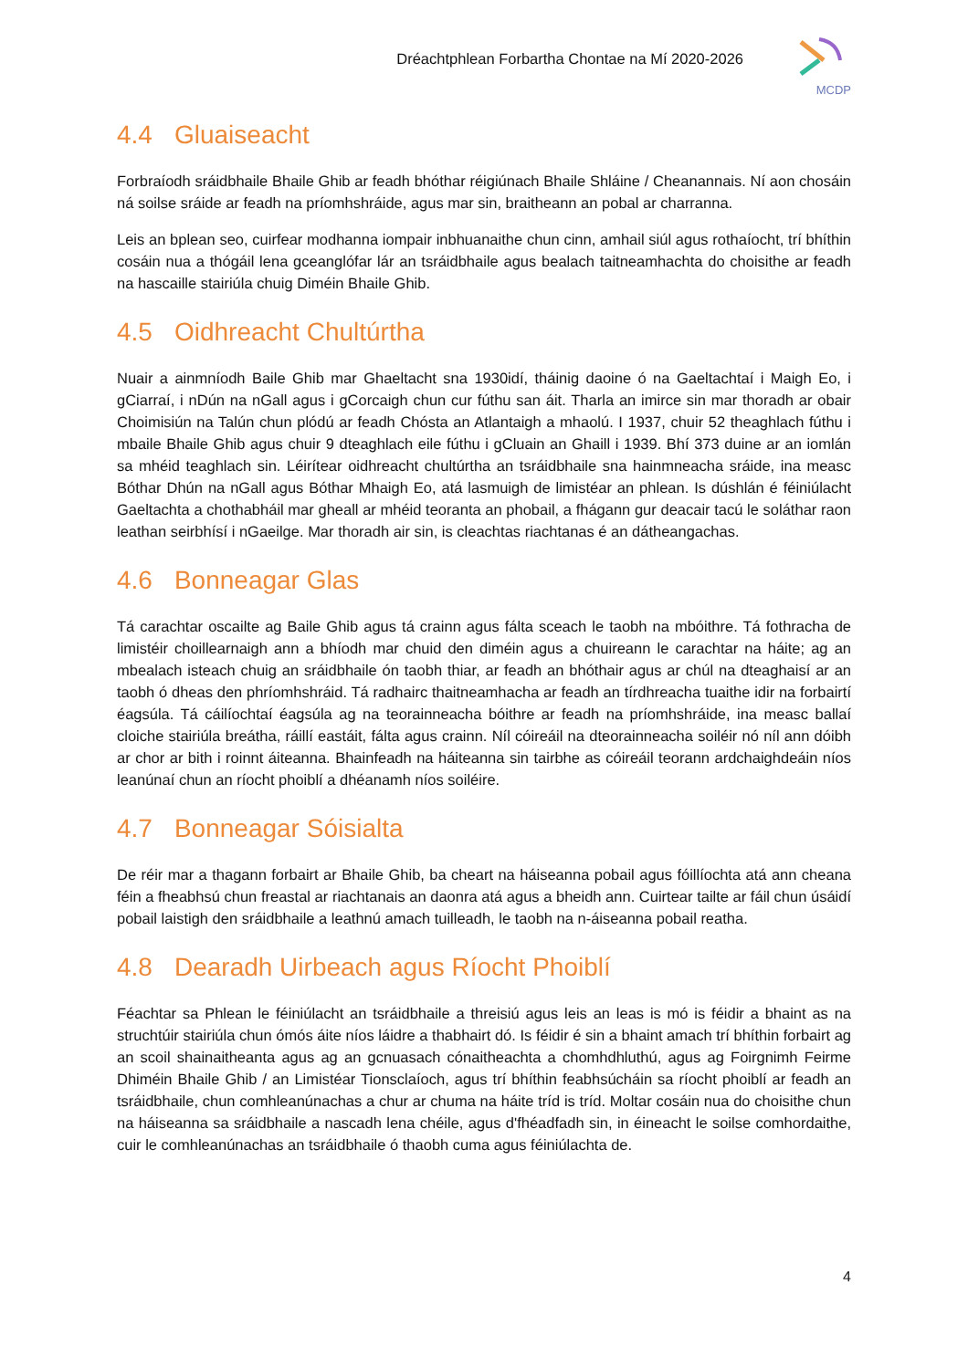Dréachtphlean Forbartha Chontae na Mí 2020-2026
MCDP
4.4 Gluaiseacht
Forbraíodh sráidbhaile Bhaile Ghib ar feadh bhóthar réigiúnach Bhaile Shláine / Cheanannais. Ní aon chosáin ná soilse sráide ar feadh na príomhshráide, agus mar sin, braitheann an pobal ar charranna.
Leis an bplean seo, cuirfear modhanna iompair inbhuanaithe chun cinn, amhail siúl agus rothaíocht, trí bhíthin cosáin nua a thógáil lena gceanglófar lár an tsráidbhaile agus bealach taitneamhachta do choisithe ar feadh na hascaille stairiúla chuig Diméin Bhaile Ghib.
4.5 Oidhreacht Chultúrtha
Nuair a ainmníodh Baile Ghib mar Ghaeltacht sna 1930idí, tháinig daoine ó na Gaeltachtaí i Maigh Eo, i gCiarraí, i nDún na nGall agus i gCorcaigh chun cur fúthu san áit. Tharla an imirce sin mar thoradh ar obair Choimisiún na Talún chun plódú ar feadh Chósta an Atlantaigh a mhaolú. I 1937, chuir 52 theaghlach fúthu i mbaile Bhaile Ghib agus chuir 9 dteaghlach eile fúthu i gCluain an Ghaill i 1939. Bhí 373 duine ar an iomlán sa mhéid teaghlach sin. Léirítear oidhreacht chultúrtha an tsráidbhaile sna hainmneacha sráide, ina measc Bóthar Dhún na nGall agus Bóthar Mhaigh Eo, atá lasmuigh de limistéar an phlean. Is dúshlán é féiniúlacht Gaeltachta a chothabháil mar gheall ar mhéid teoranta an phobail, a fhágann gur deacair tacú le soláthar raon leathan seirbhísí i nGaeilge. Mar thoradh air sin, is cleachtas riachtanas é an dátheangachas.
4.6 Bonneagar Glas
Tá carachtar oscailte ag Baile Ghib agus tá crainn agus fálta sceach le taobh na mbóithre. Tá fothracha de limistéir choillearnaigh ann a bhíodh mar chuid den diméin agus a chuireann le carachtar na háite; ag an mbealach isteach chuig an sráidbhaile ón taobh thiar, ar feadh an bhóthair agus ar chúl na dteaghaisí ar an taobh ó dheas den phríomhshráid. Tá radhairc thaitneamhacha ar feadh an tírdhreacha tuaithe idir na forbairtí éagsúla. Tá cáilíochtaí éagsúla ag na teorainneacha bóithre ar feadh na príomhshráide, ina measc ballaí cloiche stairiúla breátha, ráillí eastáit, fálta agus crainn. Níl cóireáil na dteorainneacha soiléir nó níl ann dóibh ar chor ar bith i roinnt áiteanna. Bhainfeadh na háiteanna sin tairbhe as cóireáil teorann ardchaighdeáin níos leanúnaí chun an ríocht phoiblí a dhéanamh níos soiléire.
4.7 Bonneagar Sóisialta
De réir mar a thagann forbairt ar Bhaile Ghib, ba cheart na háiseanna pobail agus fóillíochta atá ann cheana féin a fheabhsú chun freastal ar riachtanais an daonra atá agus a bheidh ann. Cuirtear tailte ar fáil chun úsáidí pobail laistigh den sráidbhaile a leathnú amach tuilleadh, le taobh na n-áiseanna pobail reatha.
4.8 Dearadh Uirbeach agus Ríocht Phoiblí
Féachtar sa Phlean le féiniúlacht an tsráidbhaile a threisiú agus leis an leas is mó is féidir a bhaint as na struchtúir stairiúla chun ómós áite níos láidre a thabhairt dó. Is féidir é sin a bhaint amach trí bhíthin forbairt ag an scoil shainaitheanta agus ag an gcnuasach cónaitheachta a chomhdhluthú, agus ag Foirgnimh Feirme Dhiméin Bhaile Ghib / an Limistéar Tionsclaíoch, agus trí bhíthin feabhsúcháin sa ríocht phoiblí ar feadh an tsráidbhaile, chun comhleanúnachas a chur ar chuma na háite tríd is tríd. Moltar cosáin nua do choisithe chun na háiseanna sa sráidbhaile a nascadh lena chéile, agus d'fhéadfadh sin, in éineacht le soilse comhordaithe, cuir le comhleanúnachas an tsráidbhaile ó thaobh cuma agus féiniúlachta de.
4